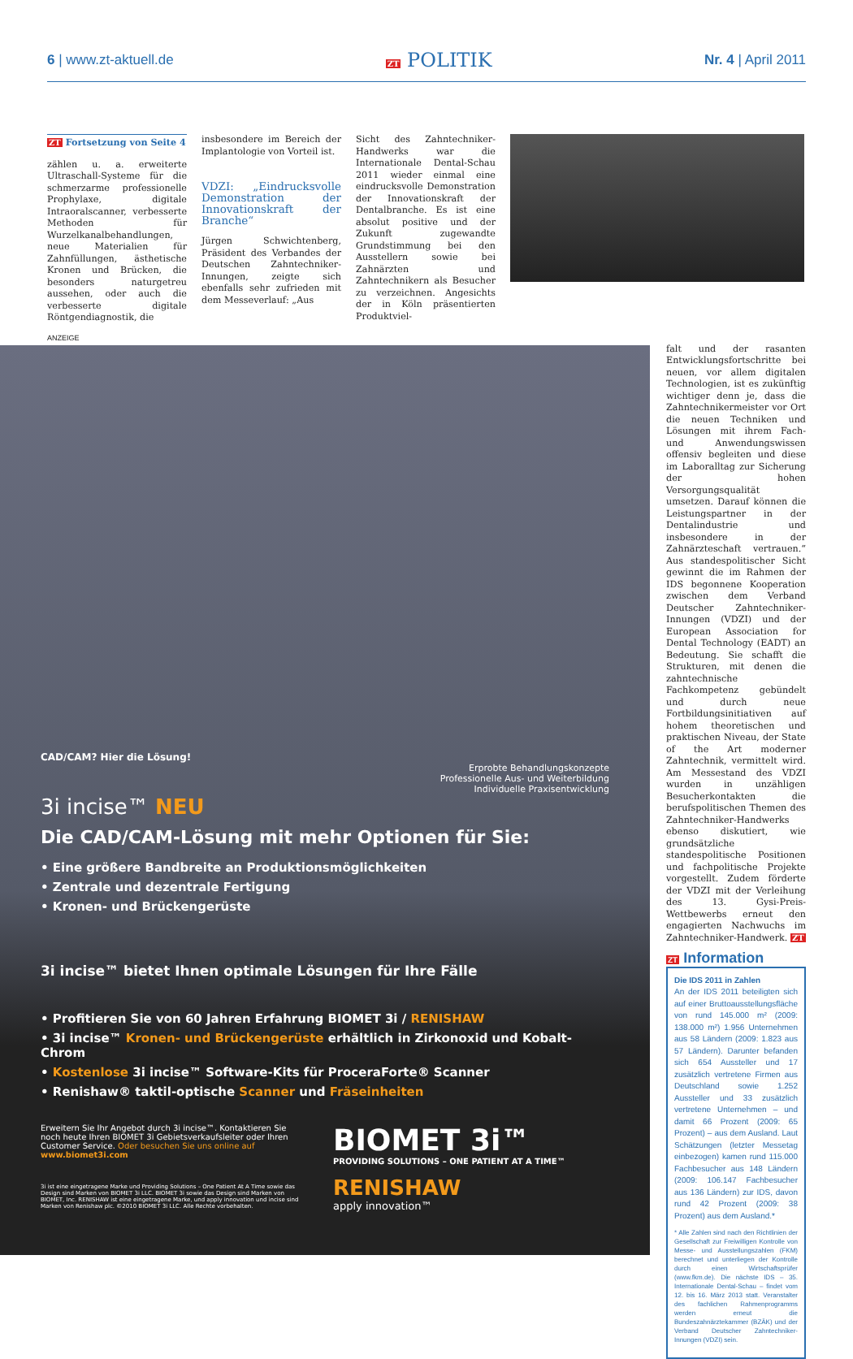6 | www.zt-aktuell.de ZT POLITIK Nr. 4 | April 2011
ZT Fortsetzung von Seite 4
zählen u. a. erweiterte Ultraschall-Systeme für die schmerzarme professionelle Prophylaxe, digitale Intraoralscanner, verbesserte Methoden für Wurzelkanalbehandlungen, neue Materialien für Zahnfüllungen, ästhetische Kronen und Brücken, die besonders naturgetreu aussehen, oder auch die verbesserte digitale Röntgendiagnostik, die
insbesondere im Bereich der Implantologie von Vorteil ist.
VDZI: „Eindrucksvolle Demonstration der Innovationskraft der Branche“
Jürgen Schwichtenberg, Präsident des Verbandes der Deutschen Zahntechniker-Innungen, zeigte sich ebenfalls sehr zufrieden mit dem Messeverlauf: „Aus
Sicht des Zahntechniker-Handwerks war die Internationale Dental-Schau 2011 wieder einmal eine eindrucksvolle Demonstration der Innovationskraft der Dentalbranche. Es ist eine absolut positive und der Zukunft zugewandte Grundstimmung bei den Ausstellern sowie bei Zahnärzten und Zahntechnikern als Besucher zu verzeichnen. Angesichts der in Köln präsentierten Produktviel-
ANZEIGE
CAD/CAM? Hier die Lösung!
Erprobte Behandlungskonzepte
Professionelle Aus- und Weiterbildung
Individuelle Praxisentwicklung
3i incise™ NEU
Die CAD/CAM-Lösung mit mehr Optionen für Sie:
• Eine größere Bandbreite an Produktionsmöglichkeiten
• Zentrale und dezentrale Fertigung
• Kronen- und Brückengerüste
3i incise™ bietet Ihnen optimale Lösungen für Ihre Fälle
• Profitieren Sie von 60 Jahren Erfahrung BIOMET 3i / RENISHAW
• 3i incise™ Kronen- und Brückengerüste erhältlich in Zirkonoxid und Kobalt-Chrom
• Kostenlose 3i incise™ Software-Kits für ProceraForte® Scanner
• Renishaw® taktil-optische Scanner und Fräseinheiten
Erweitern Sie Ihr Angebot durch 3i incise™. Kontaktieren Sie noch heute Ihren BIOMET 3i Gebietsverkaufsleiter oder Ihren Customer Service. Oder besuchen Sie uns online auf www.biomet3i.com
3i ist eine eingetragene Marke und Providing Solutions – One Patient At A Time sowie das Design sind Marken von BIOMET 3i LLC. BIOMET 3i sowie das Design sind Marken von BIOMET, Inc. RENISHAW ist eine eingetragene Marke, und apply innovation und incise sind Marken von Renishaw plc. ©2010 BIOMET 3i LLC. Alle Rechte vorbehalten.
BIOMET 3i™
PROVIDING SOLUTIONS – ONE PATIENT AT A TIME™
RENISHAW
apply innovation™
falt und der rasanten Entwicklungsfortschritte bei neuen, vor allem digitalen Technologien, ist es zukünftig wichtiger denn je, dass die Zahntechnikermeister vor Ort die neuen Techniken und Lösungen mit ihrem Fach- und Anwendungswissen offensiv begleiten und diese im Laboralltag zur Sicherung der hohen Versorgungsqualität umsetzen. Darauf können die Leistungspartner in der Dentalindustrie und insbesondere in der Zahnärzteschaft vertrauen.“ Aus standespolitischer Sicht gewinnt die im Rahmen der IDS begonnene Kooperation zwischen dem Verband Deutscher Zahntechniker-Innungen (VDZI) und der European Association for Dental Technology (EADT) an Bedeutung. Sie schafft die Strukturen, mit denen die zahntechnische Fachkompetenz gebündelt und durch neue Fortbildungsinitiativen auf hohem theoretischen und praktischen Niveau, der State of the Art moderner Zahntechnik, vermittelt wird. Am Messestand des VDZI wurden in unzähligen Besucherkontakten die berufspolitischen Themen des Zahntechniker-Handwerks ebenso diskutiert, wie grundsätzliche standespolitische Positionen und fachpolitische Projekte vorgestellt. Zudem förderte der VDZI mit der Verleihung des 13. Gysi-Preis-Wettbewerbs erneut den engagierten Nachwuchs im Zahntechniker-Handwerk. ZT
ZT Information
Die IDS 2011 in Zahlen
An der IDS 2011 beteiligten sich auf einer Bruttoausstellungsfläche von rund 145.000 m² (2009: 138.000 m²) 1.956 Unternehmen aus 58 Ländern (2009: 1.823 aus 57 Ländern). Darunter befanden sich 654 Aussteller und 17 zusätzlich vertretene Firmen aus Deutschland sowie 1.252 Aussteller und 33 zusätzlich vertretene Unternehmen – und damit 66 Prozent (2009: 65 Prozent) – aus dem Ausland. Laut Schätzungen (letzter Messetag einbezogen) kamen rund 115.000 Fachbesucher aus 148 Ländern (2009: 106.147 Fachbesucher aus 136 Ländern) zur IDS, davon rund 42 Prozent (2009: 38 Prozent) aus dem Ausland.*
* Alle Zahlen sind nach den Richtlinien der Gesellschaft zur Freiwilligen Kontrolle von Messe- und Ausstellungszahlen (FKM) berechnet und unterliegen der Kontrolle durch einen Wirtschaftsprüfer (www.fkm.de). Die nächste IDS – 35. Internationale Dental-Schau – findet vom 12. bis 16. März 2013 statt. Veranstalter des fachlichen Rahmenprogramms werden erneut die Bundeszahnärztekammer (BZÄK) und der Verband Deutscher Zahntechniker-Innungen (VDZI) sein.